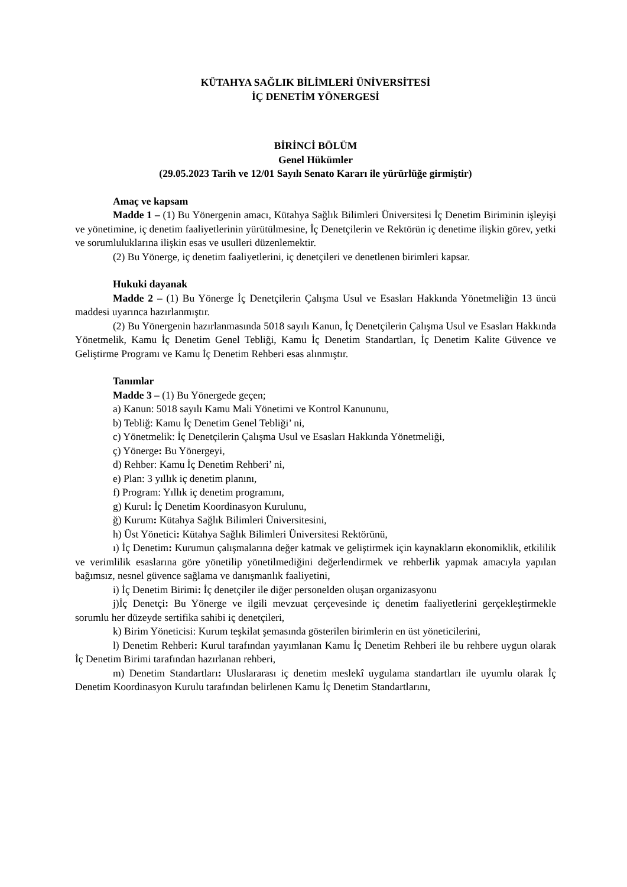KÜTAHYA SAĞLIK BİLİMLERİ ÜNİVERSİTESİ
İÇ DENETİM YÖNERGESİ
BİRİNCİ BÖLÜM
Genel Hükümler
(29.05.2023 Tarih ve 12/01 Sayılı Senato Kararı ile yürürlüğe girmiştir)
Amaç ve kapsam
Madde 1 – (1) Bu Yönergenin amacı, Kütahya Sağlık Bilimleri Üniversitesi İç Denetim Biriminin işleyişi ve yönetimine, iç denetim faaliyetlerinin yürütülmesine, İç Denetçilerin ve Rektörün iç denetime ilişkin görev, yetki ve sorumluluklarına ilişkin esas ve usulleri düzenlemektir.
(2) Bu Yönerge, iç denetim faaliyetlerini, iç denetçileri ve denetlenen birimleri kapsar.
Hukuki dayanak
Madde 2 – (1) Bu Yönerge İç Denetçilerin Çalışma Usul ve Esasları Hakkında Yönetmeliğin 13 üncü maddesi uyarınca hazırlanmıştır.
(2) Bu Yönergenin hazırlanmasında 5018 sayılı Kanun, İç Denetçilerin Çalışma Usul ve Esasları Hakkında Yönetmelik, Kamu İç Denetim Genel Tebliği, Kamu İç Denetim Standartları, İç Denetim Kalite Güvence ve Geliştirme Programı ve Kamu İç Denetim Rehberi esas alınmıştır.
Tanımlar
Madde 3 – (1) Bu Yönergede geçen;
a) Kanun: 5018 sayılı Kamu Mali Yönetimi ve Kontrol Kanununu,
b) Tebliğ: Kamu İç Denetim Genel Tebliği’ ni,
c) Yönetmelik: İç Denetçilerin Çalışma Usul ve Esasları Hakkında Yönetmeliği,
ç) Yönerge: Bu Yönergeyi,
d) Rehber: Kamu İç Denetim Rehberi’ ni,
e) Plan: 3 yıllık iç denetim planını,
f) Program: Yıllık iç denetim programını,
g) Kurul: İç Denetim Koordinasyon Kurulunu,
ğ) Kurum: Kütahya Sağlık Bilimleri Üniversitesini,
h) Üst Yönetici: Kütahya Sağlık Bilimleri Üniversitesi Rektörünü,
ı) İç Denetim: Kurumun çalışmalarına değer katmak ve geliştirmek için kaynakların ekonomiklik, etkililik ve verimlilik esaslarına göre yönetilip yönetilmediğini değerlendirmek ve rehberlik yapmak amacıyla yapılan bağımsız, nesnel güvence sağlama ve danışmanlık faaliyetini,
i) İç Denetim Birimi: İç denetçiler ile diğer personelden oluşan organizasyonu
j)İç Denetçi: Bu Yönerge ve ilgili mevzuat çerçevesinde iç denetim faaliyetlerini gerçekleştirmekle sorumlu her düzeyde sertifika sahibi iç denetçileri,
k) Birim Yöneticisi: Kurum teşkilat şemasında gösterilen birimlerin en üst yöneticilerini,
l) Denetim Rehberi: Kurul tarafından yayımlanan Kamu İç Denetim Rehberi ile bu rehbere uygun olarak İç Denetim Birimi tarafından hazırlanan rehberi,
m) Denetim Standartları: Uluslararası iç denetim meslekî uygulama standartları ile uyumlu olarak İç Denetim Koordinasyon Kurulu tarafından belirlenen Kamu İç Denetim Standartlarını,